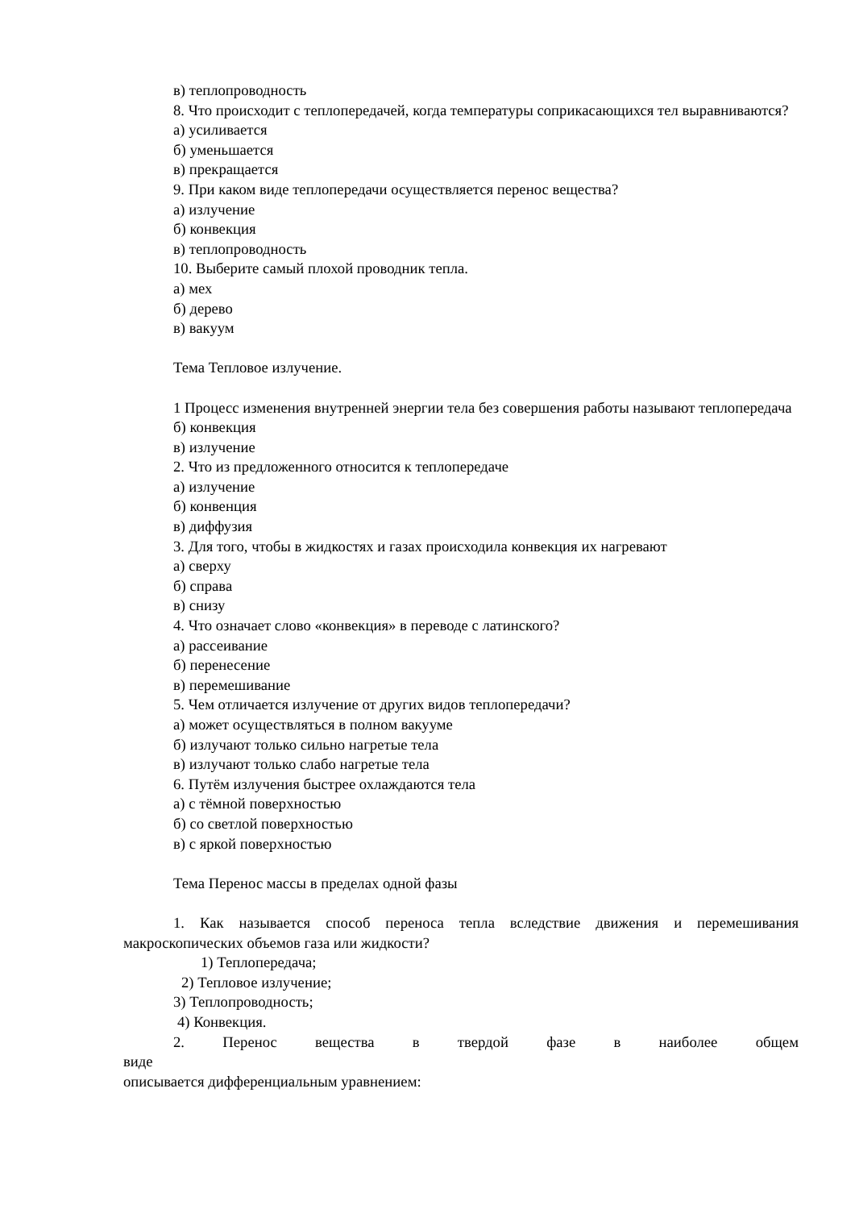в) теплопроводность
8. Что происходит с теплопередачей, когда температуры соприкасающихся тел выравниваются?
а) усиливается
б) уменьшается
в) прекращается
9. При каком виде теплопередачи осуществляется перенос вещества?
а) излучение
б) конвекция
в) теплопроводность
10. Выберите самый плохой проводник тепла.
а) мех
б) дерево
в) вакуум
Тема Тепловое излучение.
1 Процесс изменения внутренней энергии тела без совершения работы называют теплопередача
б) конвекция
в) излучение
2. Что из предложенного относится к теплопередаче
а) излучение
б) конвенция
в) диффузия
3. Для того, чтобы в жидкостях и газах происходила конвекция их нагревают
а) сверху
б) справа
в) снизу
4. Что означает слово «конвекция» в переводе с латинского?
а) рассеивание
б) перенесение
в) перемешивание
5. Чем отличается излучение от других видов теплопередачи?
а) может осуществляться в полном вакууме
б) излучают только сильно нагретые тела
в) излучают только слабо нагретые тела
6. Путём излучения быстрее охлаждаются тела
а) с тёмной поверхностью
б) со светлой поверхностью
в) с яркой поверхностью
Тема Перенос массы в пределах одной фазы
1. Как называется способ переноса тепла вследствие движения и перемешивания макроскопических объемов газа или жидкости?
1) Теплопередача;
2) Тепловое излучение;
3) Теплопроводность;
4) Конвекция.
2. Перенос вещества в твердой фазе в наиболее общем виде
описывается дифференциальным уравнением: